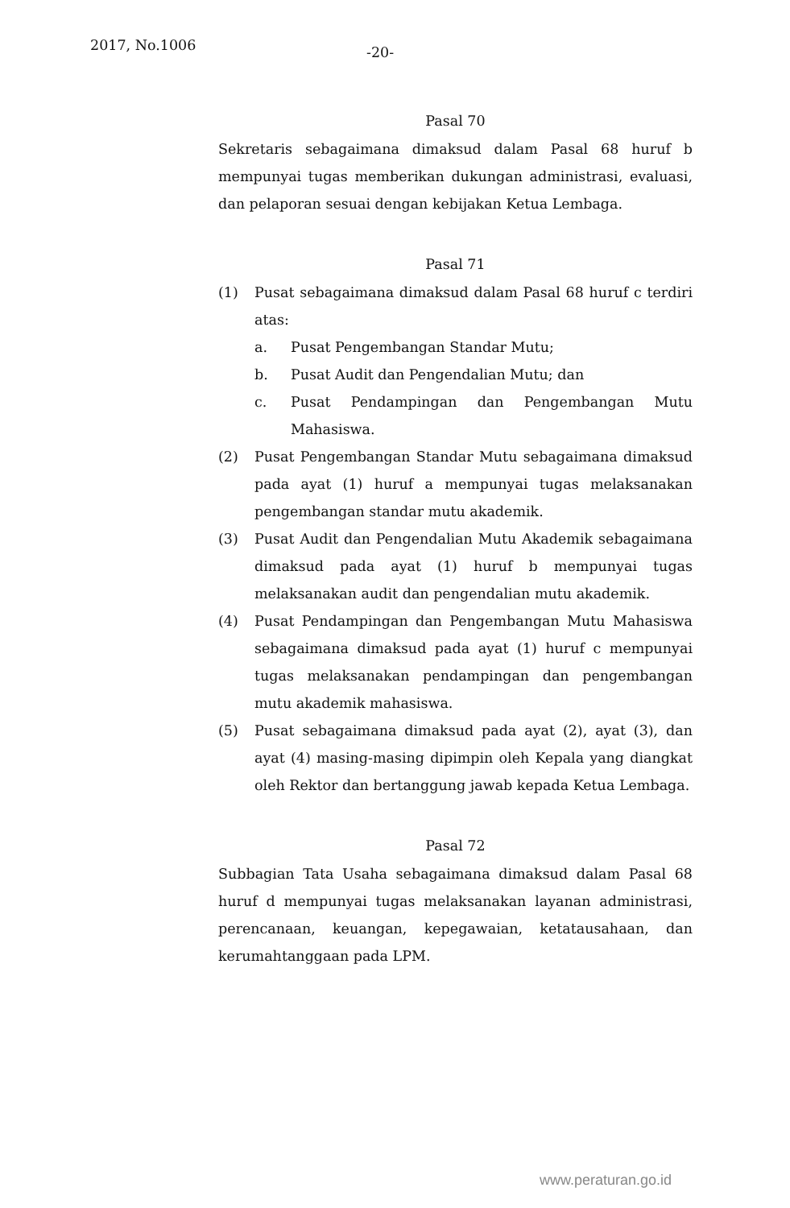2017, No.1006 -20-
Pasal 70
Sekretaris sebagaimana dimaksud dalam Pasal 68 huruf b mempunyai tugas memberikan dukungan administrasi, evaluasi, dan pelaporan sesuai dengan kebijakan Ketua Lembaga.
Pasal 71
(1) Pusat sebagaimana dimaksud dalam Pasal 68 huruf c terdiri atas:
a. Pusat Pengembangan Standar Mutu;
b. Pusat Audit dan Pengendalian Mutu; dan
c. Pusat Pendampingan dan Pengembangan Mutu Mahasiswa.
(2) Pusat Pengembangan Standar Mutu sebagaimana dimaksud pada ayat (1) huruf a mempunyai tugas melaksanakan pengembangan standar mutu akademik.
(3) Pusat Audit dan Pengendalian Mutu Akademik sebagaimana dimaksud pada ayat (1) huruf b mempunyai tugas melaksanakan audit dan pengendalian mutu akademik.
(4) Pusat Pendampingan dan Pengembangan Mutu Mahasiswa sebagaimana dimaksud pada ayat (1) huruf c mempunyai tugas melaksanakan pendampingan dan pengembangan mutu akademik mahasiswa.
(5) Pusat sebagaimana dimaksud pada ayat (2), ayat (3), dan ayat (4) masing-masing dipimpin oleh Kepala yang diangkat oleh Rektor dan bertanggung jawab kepada Ketua Lembaga.
Pasal 72
Subbagian Tata Usaha sebagaimana dimaksud dalam Pasal 68 huruf d mempunyai tugas melaksanakan layanan administrasi, perencanaan, keuangan, kepegawaian, ketatausahaan, dan kerumahtanggaan pada LPM.
www.peraturan.go.id